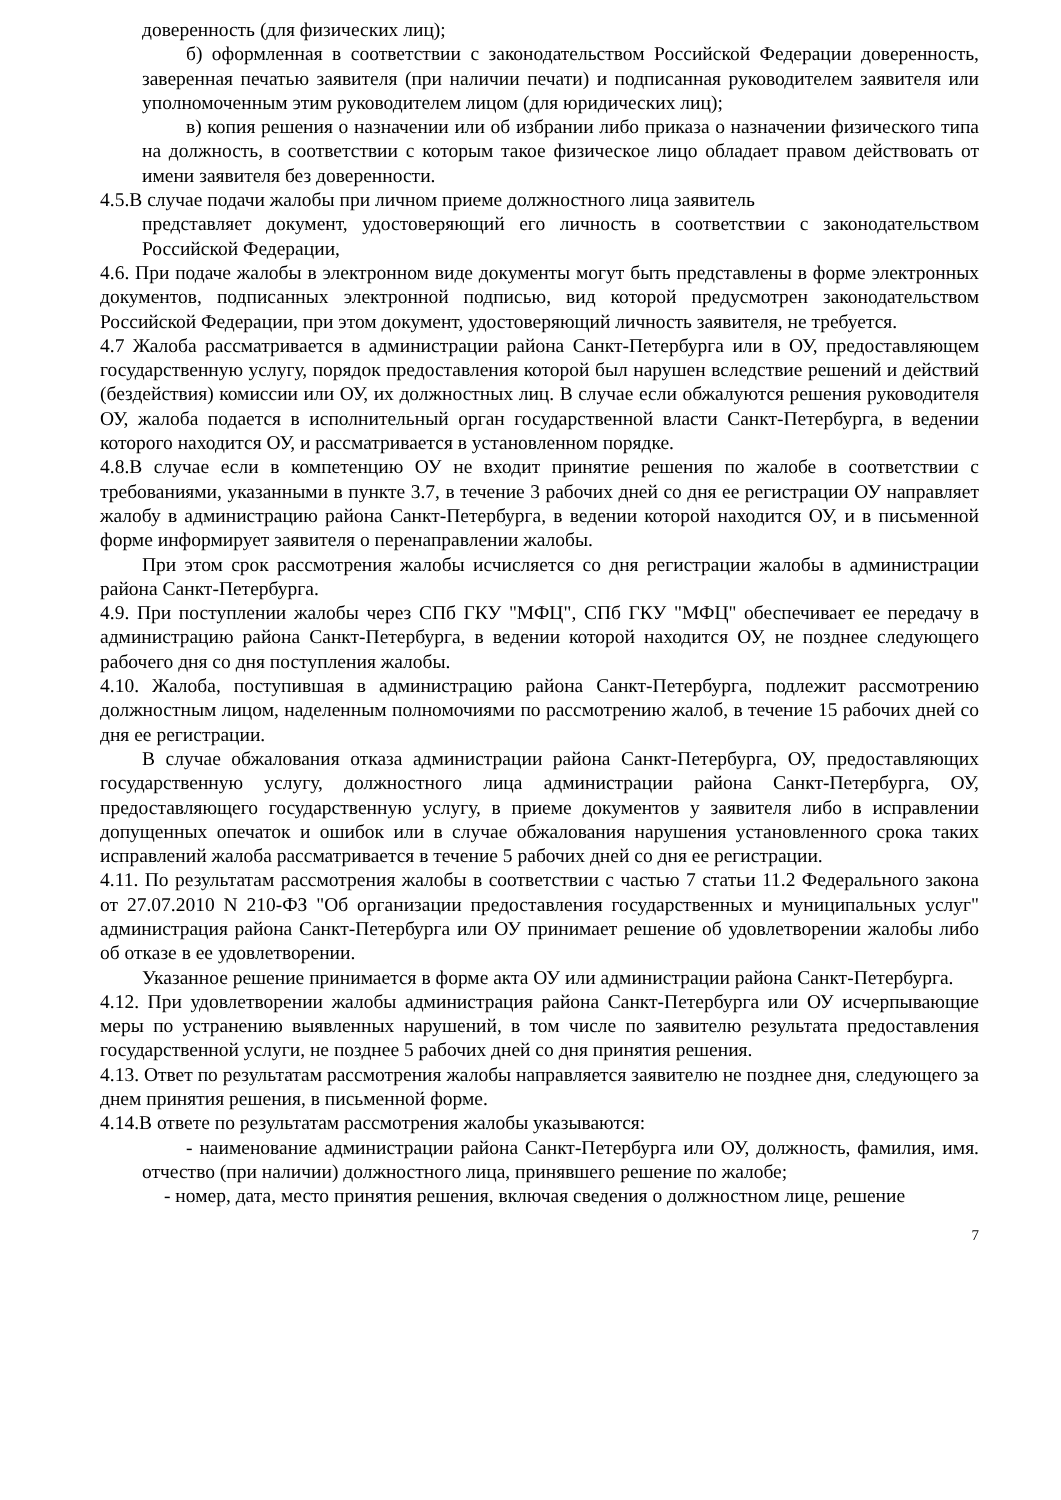доверенность (для физических лиц);
б) оформленная в соответствии с законодательством Российской Федерации доверенность, заверенная печатью заявителя (при наличии печати) и подписанная руководителем заявителя или уполномоченным этим руководителем лицом (для юридических лиц);
в) копия решения о назначении или об избрании либо приказа о назначении физического типа на должность, в соответствии с которым такое физическое лицо обладает правом действовать от имени заявителя без доверенности.
4.5.В случае подачи жалобы при личном приеме должностного лица заявитель
представляет документ, удостоверяющий его личность в соответствии с законодательством Российской Федерации,
4.6. При подаче жалобы в электронном виде документы могут быть представлены в форме электронных документов, подписанных электронной подписью, вид которой предусмотрен законодательством Российской Федерации, при этом документ, удостоверяющий личность заявителя, не требуется.
4.7 Жалоба рассматривается в администрации района Санкт-Петербурга или в ОУ, предоставляющем государственную услугу, порядок предоставления которой был нарушен вследствие решений и действий (бездействия) комиссии или ОУ, их должностных лиц. В случае если обжалуются решения руководителя ОУ, жалоба подается в исполнительный орган государственной власти Санкт-Петербурга, в ведении которого находится ОУ, и рассматривается в установленном порядке.
4.8.В случае если в компетенцию ОУ не входит принятие решения по жалобе в соответствии с требованиями, указанными в пункте 3.7, в течение 3 рабочих дней со дня ее регистрации ОУ направляет жалобу в администрацию района Санкт-Петербурга, в ведении которой находится ОУ, и в письменной форме информирует заявителя о перенаправлении жалобы.
При этом срок рассмотрения жалобы исчисляется со дня регистрации жалобы в администрации района Санкт-Петербурга.
4.9. При поступлении жалобы через СПб ГКУ "МФЦ", СПб ГКУ "МФЦ" обеспечивает ее передачу в администрацию района Санкт-Петербурга, в ведении которой находится ОУ, не позднее следующего рабочего дня со дня поступления жалобы.
4.10. Жалоба, поступившая в администрацию района Санкт-Петербурга, подлежит рассмотрению должностным лицом, наделенным полномочиями по рассмотрению жалоб, в течение 15 рабочих дней со дня ее регистрации.
В случае обжалования отказа администрации района Санкт-Петербурга, ОУ, предоставляющих государственную услугу, должностного лица администрации района Санкт-Петербурга, ОУ, предоставляющего государственную услугу, в приеме документов у заявителя либо в исправлении допущенных опечаток и ошибок или в случае обжалования нарушения установленного срока таких исправлений жалоба рассматривается в течение 5 рабочих дней со дня ее регистрации.
4.11. По результатам рассмотрения жалобы в соответствии с частью 7 статьи 11.2 Федерального закона от 27.07.2010 N 210-ФЗ "Об организации предоставления государственных и муниципальных услуг" администрация района Санкт-Петербурга или ОУ принимает решение об удовлетворении жалобы либо об отказе в ее удовлетворении.
Указанное решение принимается в форме акта ОУ или администрации района Санкт-Петербурга.
4.12. При удовлетворении жалобы администрация района Санкт-Петербурга или ОУ исчерпывающие меры по устранению выявленных нарушений, в том числе по заявителю результата предоставления государственной услуги, не позднее 5 рабочих дней со дня принятия решения.
4.13. Ответ по результатам рассмотрения жалобы направляется заявителю не позднее дня, следующего за днем принятия решения, в письменной форме.
4.14.В ответе по результатам рассмотрения жалобы указываются:
- наименование администрации района Санкт-Петербурга или ОУ, должность, фамилия, имя. отчество (при наличии) должностного лица, принявшего решение по жалобе;
- номер, дата, место принятия решения, включая сведения о должностном лице, решение
7